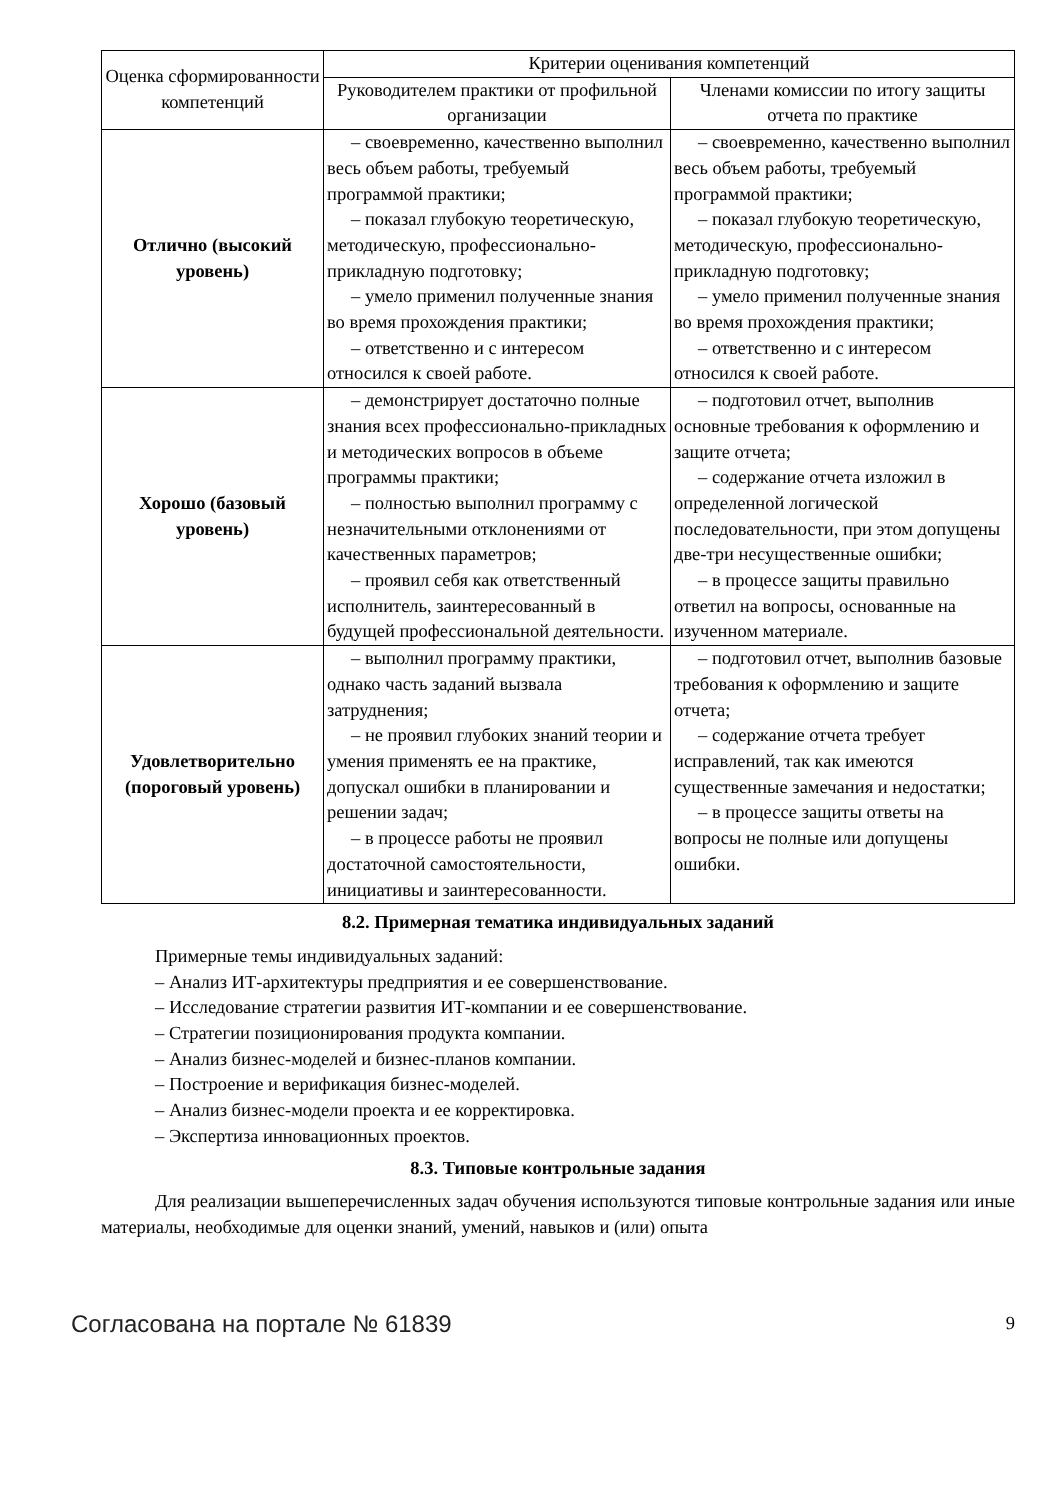| Оценка сформированности компетенций | Критерии оценивания компетенций | |
| --- | --- | --- |
| | Руководителем практики от профильной организации | Членами комиссии по итогу защиты отчета по практике |
| Отлично (высокий уровень) | – своевременно, качественно выполнил весь объем работы, требуемый программой практики; – показал глубокую теоретическую, методическую, профессионально-прикладную подготовку; – умело применил полученные знания во время прохождения практики; – ответственно и с интересом относился к своей работе. | – своевременно, качественно выполнил весь объем работы, требуемый программой практики; – показал глубокую теоретическую, методическую, профессионально-прикладную подготовку; – умело применил полученные знания во время прохождения практики; – ответственно и с интересом относился к своей работе. |
| Хорошо (базовый уровень) | – демонстрирует достаточно полные знания всех профессионально-прикладных и методических вопросов в объеме программы практики; – полностью выполнил программу с незначительными отклонениями от качественных параметров; – проявил себя как ответственный исполнитель, заинтересованный в будущей профессиональной деятельности. | – подготовил отчет, выполнив основные требования к оформлению и защите отчета; – содержание отчета изложил в определенной логической последовательности, при этом допущены две-три несущественные ошибки; – в процессе защиты правильно ответил на вопросы, основанные на изученном материале. |
| Удовлетворительно (пороговый уровень) | – выполнил программу практики, однако часть заданий вызвала затруднения; – не проявил глубоких знаний теории и умения применять ее на практике, допускал ошибки в планировании и решении задач; – в процессе работы не проявил достаточной самостоятельности, инициативы и заинтересованности. | – подготовил отчет, выполнив базовые требования к оформлению и защите отчета; – содержание отчета требует исправлений, так как имеются существенные замечания и недостатки; – в процессе защиты ответы на вопросы не полные или допущены ошибки. |
8.2. Примерная тематика индивидуальных заданий
Примерные темы индивидуальных заданий:
– Анализ ИТ-архитектуры предприятия и ее совершенствование.
– Исследование стратегии развития ИТ-компании и ее совершенствование.
– Стратегии позиционирования продукта компании.
– Анализ бизнес-моделей и бизнес-планов компании.
– Построение и верификация бизнес-моделей.
– Анализ бизнес-модели проекта и ее корректировка.
– Экспертиза инновационных проектов.
8.3. Типовые контрольные задания
Для реализации вышеперечисленных задач обучения используются типовые контрольные задания или иные материалы, необходимые для оценки знаний, умений, навыков и (или) опыта
Согласована на портале № 61839 9